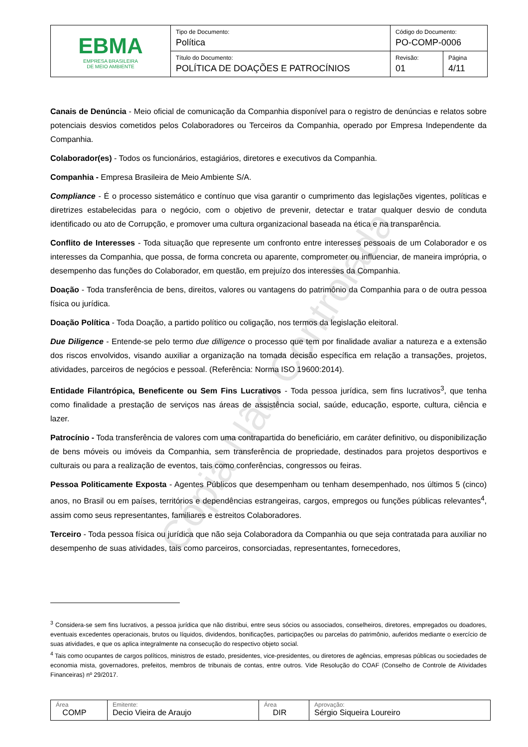| EBMA EMPRESA BRASILEIRA DE MEIO AMBIENTE | Tipo de Documento: Política | Código do Documento: PO-COMP-0006 | |
| | Título do Documento: POLÍTICA DE DOAÇÕES E PATROCÍNIOS | Revisão: 01 | Página 4/11 |
Cópia Não Controlada
Canais de Denúncia - Meio oficial de comunicação da Companhia disponível para o registro de denúncias e relatos sobre potenciais desvios cometidos pelos Colaboradores ou Terceiros da Companhia, operado por Empresa Independente da Companhia.
Colaborador(es) - Todos os funcionários, estagiários, diretores e executivos da Companhia.
Companhia - Empresa Brasileira de Meio Ambiente S/A.
Compliance - É o processo sistemático e contínuo que visa garantir o cumprimento das legislações vigentes, políticas e diretrizes estabelecidas para o negócio, com o objetivo de prevenir, detectar e tratar qualquer desvio de conduta identificado ou ato de Corrupção, e promover uma cultura organizacional baseada na ética e na transparência.
Conflito de Interesses - Toda situação que represente um confronto entre interesses pessoais de um Colaborador e os interesses da Companhia, que possa, de forma concreta ou aparente, comprometer ou influenciar, de maneira imprópria, o desempenho das funções do Colaborador, em questão, em prejuízo dos interesses da Companhia.
Doação - Toda transferência de bens, direitos, valores ou vantagens do patrimônio da Companhia para o de outra pessoa física ou jurídica.
Doação Política - Toda Doação, a partido político ou coligação, nos termos da legislação eleitoral.
Due Diligence - Entende-se pelo termo due dilligence o processo que tem por finalidade avaliar a natureza e a extensão dos riscos envolvidos, visando auxiliar a organização na tomada decisão específica em relação a transações, projetos, atividades, parceiros de negócios e pessoal. (Referência: Norma ISO 19600:2014).
Entidade Filantrópica, Beneficente ou Sem Fins Lucrativos - Toda pessoa jurídica, sem fins lucrativos<sup>3</sup>, que tenha como finalidade a prestação de serviços nas áreas de assistência social, saúde, educação, esporte, cultura, ciência e lazer.
Patrocínio - Toda transferência de valores com uma contrapartida do beneficiário, em caráter definitivo, ou disponibilização de bens móveis ou imóveis da Companhia, sem transferência de propriedade, destinados para projetos desportivos e culturais ou para a realização de eventos, tais como conferências, congressos ou feiras.
Pessoa Politicamente Exposta - Agentes Públicos que desempenham ou tenham desempenhado, nos últimos 5 (cinco) anos, no Brasil ou em países, territórios e dependências estrangeiras, cargos, empregos ou funções públicas relevantes<sup>4</sup>, assim como seus representantes, familiares e estreitos Colaboradores.
Terceiro - Toda pessoa física ou jurídica que não seja Colaboradora da Companhia ou que seja contratada para auxiliar no desempenho de suas atividades, tais como parceiros, consorciadas, representantes, fornecedores,
<sup>3</sup> Considera-se sem fins lucrativos, a pessoa jurídica que não distribui, entre seus sócios ou associados, conselheiros, diretores, empregados ou doadores, eventuais excedentes operacionais, brutos ou líquidos, dividendos, bonificações, participações ou parcelas do patrimônio, auferidos mediante o exercício de suas atividades, e que os aplica integralmente na consecução do respectivo objeto social.
<sup>4</sup> Tais como ocupantes de cargos políticos, ministros de estado, presidentes, vice-presidentes, ou diretores de agências, empresas públicas ou sociedades de economia mista, governadores, prefeitos, membros de tribunais de contas, entre outros. Vide Resolução do COAF (Conselho de Controle de Atividades Financeiras) nº 29/2017.
| Área COMP | Emitente: Decio Vieira de Araujo | Área DIR | Aprovação: Sérgio Siqueira Loureiro |